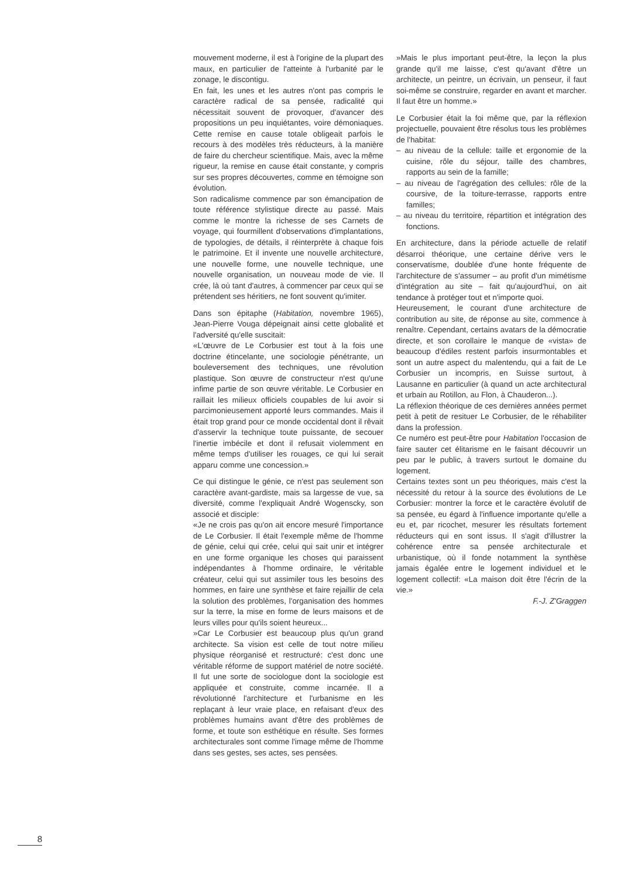mouvement moderne, il est à l'origine de la plupart des maux, en particulier de l'atteinte à l'urbanité par le zonage, le discontigu.
En fait, les unes et les autres n'ont pas compris le caractère radical de sa pensée, radicalité qui nécessitait souvent de provoquer, d'avancer des propositions un peu inquiétantes, voire démoniaques. Cette remise en cause totale obligeait parfois le recours à des modèles très réducteurs, à la manière de faire du chercheur scientifique. Mais, avec la même rigueur, la remise en cause était constante, y compris sur ses propres découvertes, comme en témoigne son évolution.
Son radicalisme commence par son émancipation de toute référence stylistique directe au passé. Mais comme le montre la richesse de ses Carnets de voyage, qui fourmillent d'observations d'implantations, de typologies, de détails, il réinterprète à chaque fois le patrimoine. Et il invente une nouvelle architecture, une nouvelle forme, une nouvelle technique, une nouvelle organisation, un nouveau mode de vie. Il crée, là où tant d'autres, à commencer par ceux qui se prétendent ses héritiers, ne font souvent qu'imiter.
Dans son épitaphe (Habitation, novembre 1965), Jean-Pierre Vouga dépeignait ainsi cette globalité et l'adversité qu'elle suscitait:
«L'œuvre de Le Corbusier est tout à la fois une doctrine étincelante, une sociologie pénétrante, un bouleversement des techniques, une révolution plastique. Son œuvre de constructeur n'est qu'une infime partie de son œuvre véritable. Le Corbusier en raillait les milieux officiels coupables de lui avoir si parcimonieusement apporté leurs commandes. Mais il était trop grand pour ce monde occidental dont il rêvait d'asservir la technique toute puissante, de secouer l'inertie imbécile et dont il refusait violemment en même temps d'utiliser les rouages, ce qui lui serait apparu comme une concession.»
Ce qui distingue le génie, ce n'est pas seulement son caractère avant-gardiste, mais sa largesse de vue, sa diversité, comme l'expliquait André Wogenscky, son associé et disciple:
«Je ne crois pas qu'on ait encore mesuré l'importance de Le Corbusier. Il était l'exemple même de l'homme de génie, celui qui crée, celui qui sait unir et intégrer en une forme organique les choses qui paraissent indépendantes à l'homme ordinaire, le véritable créateur, celui qui sut assimiler tous les besoins des hommes, en faire une synthèse et faire rejaillir de cela la solution des problèmes, l'organisation des hommes sur la terre, la mise en forme de leurs maisons et de leurs villes pour qu'ils soient heureux...
»Car Le Corbusier est beaucoup plus qu'un grand architecte. Sa vision est celle de tout notre milieu physique réorganisé et restructuré: c'est donc une véritable réforme de support matériel de notre société. Il fut une sorte de sociologue dont la sociologie est appliquée et construite, comme incarnée. Il a révolutionné l'architecture et l'urbanisme en les replaçant à leur vraie place, en refaisant d'eux des problèmes humains avant d'être des problèmes de forme, et toute son esthétique en résulte. Ses formes architecturales sont comme l'image même de l'homme dans ses gestes, ses actes, ses pensées.
»Mais le plus important peut-être, la leçon la plus grande qu'il me laisse, c'est qu'avant d'être un architecte, un peintre, un écrivain, un penseur, il faut soi-même se construire, regarder en avant et marcher. Il faut être un homme.»
Le Corbusier était la foi même que, par la réflexion projectuelle, pouvaient être résolus tous les problèmes de l'habitat:
– au niveau de la cellule: taille et ergonomie de la cuisine, rôle du séjour, taille des chambres, rapports au sein de la famille;
– au niveau de l'agrégation des cellules: rôle de la coursive, de la toiture-terrasse, rapports entre familles;
– au niveau du territoire, répartition et intégration des fonctions.
En architecture, dans la période actuelle de relatif désarroi théorique, une certaine dérive vers le conservatisme, doublée d'une honte fréquente de l'architecture de s'assumer – au profit d'un mimétisme d'intégration au site – fait qu'aujourd'hui, on ait tendance à protéger tout et n'importe quoi.
Heureusement, le courant d'une architecture de contribution au site, de réponse au site, commence à renaître. Cependant, certains avatars de la démocratie directe, et son corollaire le manque de «vista» de beaucoup d'édiles restent parfois insurmontables et sont un autre aspect du malentendu, qui a fait de Le Corbusier un incompris, en Suisse surtout, à Lausanne en particulier (à quand un acte architectural et urbain au Rotillon, au Flon, à Chauderon...).
La réflexion théorique de ces dernières années permet petit à petit de resituer Le Corbusier, de le réhabiliter dans la profession.
Ce numéro est peut-être pour Habitation l'occasion de faire sauter cet élitarisme en le faisant découvrir un peu par le public, à travers surtout le domaine du logement.
Certains textes sont un peu théoriques, mais c'est la nécessité du retour à la source des évolutions de Le Corbusier: montrer la force et le caractère évolutif de sa pensée, eu égard à l'influence importante qu'elle a eu et, par ricochet, mesurer les résultats fortement réducteurs qui en sont issus. Il s'agit d'illustrer la cohérence entre sa pensée architecturale et urbanistique, où il fonde notamment la synthèse jamais égalée entre le logement individuel et le logement collectif: «La maison doit être l'écrin de la vie.»
F.-J. Z'Graggen
8